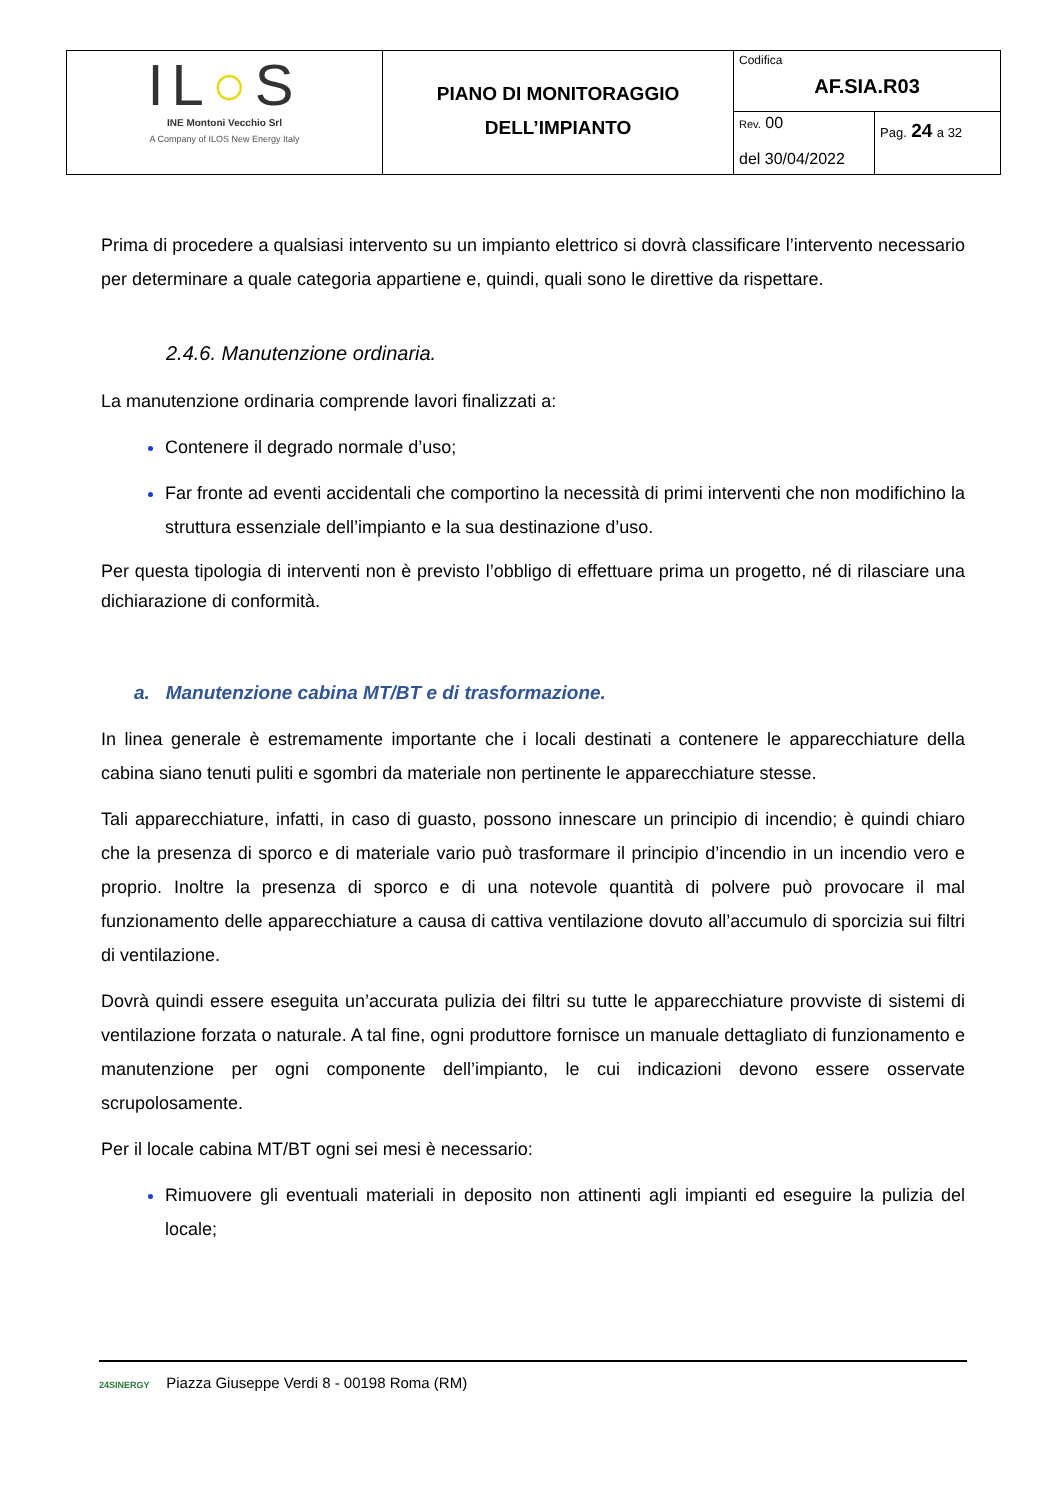| IL ○ S INE Montoni Vecchio Srl A Company of ILOS New Energy Italy | PIANO DI MONITORAGGIO DELL’IMPIANTO | Codifica AF.SIA.R03 | |
| | | Rev. 00 del 30/04/2022 | Pag. 24 a 32 |
Prima di procedere a qualsiasi intervento su un impianto elettrico si dovrà classificare l’intervento necessario per determinare a quale categoria appartiene e, quindi, quali sono le direttive da rispettare.
2.4.6. Manutenzione ordinaria.
La manutenzione ordinaria comprende lavori finalizzati a:
Contenere il degrado normale d’uso;
Far fronte ad eventi accidentali che comportino la necessità di primi interventi che non modifichino la struttura essenziale dell’impianto e la sua destinazione d’uso.
Per questa tipologia di interventi non è previsto l’obbligo di effettuare prima un progetto, né di rilasciare una dichiarazione di conformità.
a. Manutenzione cabina MT/BT e di trasformazione.
In linea generale è estremamente importante che i locali destinati a contenere le apparecchiature della cabina siano tenuti puliti e sgombri da materiale non pertinente le apparecchiature stesse.
Tali apparecchiature, infatti, in caso di guasto, possono innescare un principio di incendio; è quindi chiaro che la presenza di sporco e di materiale vario può trasformare il principio d’incendio in un incendio vero e proprio. Inoltre la presenza di sporco e di una notevole quantità di polvere può provocare il mal funzionamento delle apparecchiature a causa di cattiva ventilazione dovuto all’accumulo di sporcizia sui filtri di ventilazione.
Dovrà quindi essere eseguita un’accurata pulizia dei filtri su tutte le apparecchiature provviste di sistemi di ventilazione forzata o naturale. A tal fine, ogni produttore fornisce un manuale dettagliato di funzionamento e manutenzione per ogni componente dell’impianto, le cui indicazioni devono essere osservate scrupolosamente.
Per il locale cabina MT/BT ogni sei mesi è necessario:
Rimuovere gli eventuali materiali in deposito non attinenti agli impianti ed eseguire la pulizia del locale;
24SINERGY Piazza Giuseppe Verdi 8 - 00198 Roma (RM)